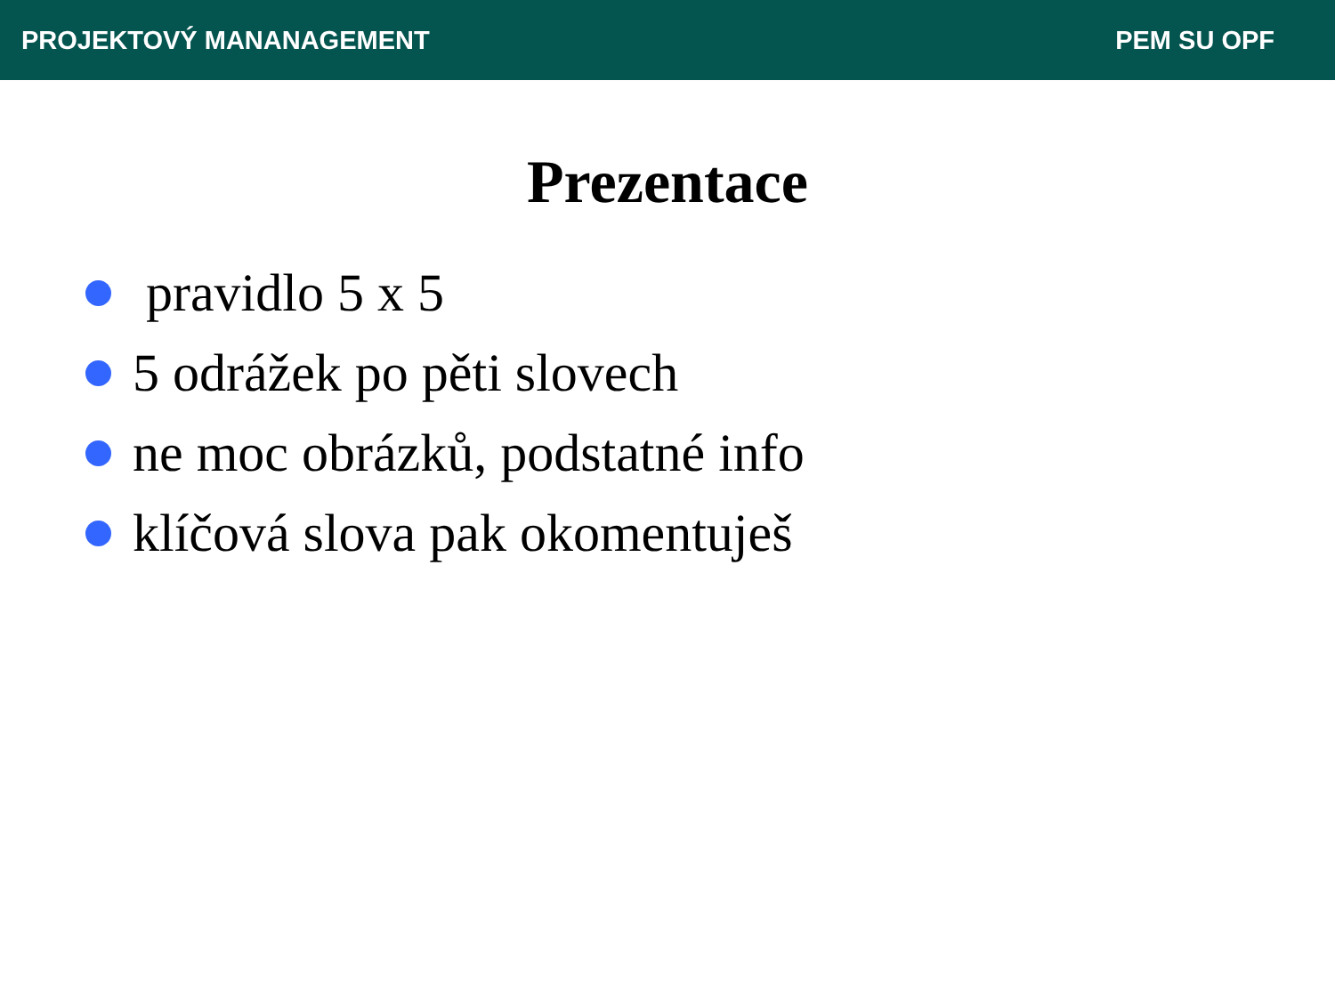PROJEKTOVÝ MANANAGEMENT PEM SU OPF
Prezentace
pravidlo 5 x 5
5 odrážek po pěti slovech
ne moc obrázků, podstatné info
klíčová slova pak okomentuješ